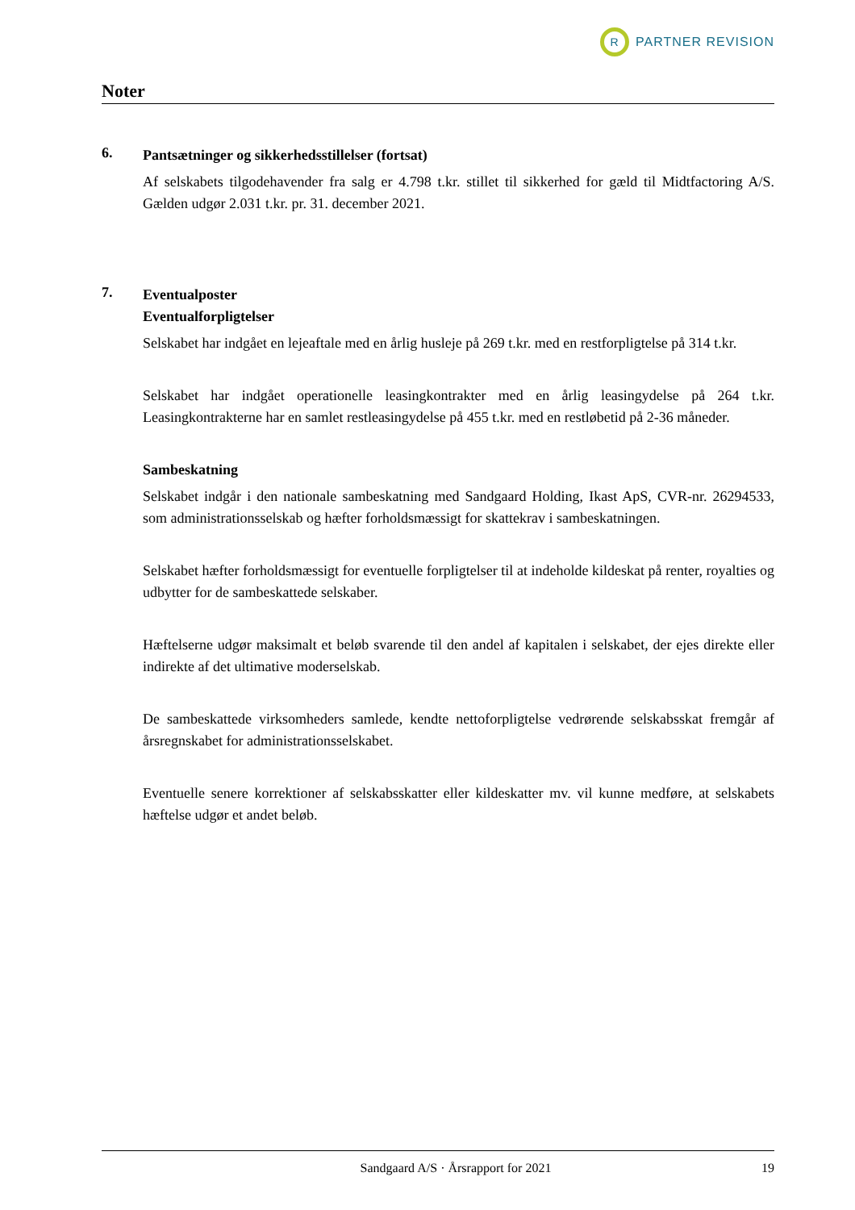R PARTNER REVISION
Noter
6.
Pantsætninger og sikkerhedsstillelser (fortsat)
Af selskabets tilgodehavender fra salg er 4.798 t.kr. stillet til sikkerhed for gæld til Midtfactoring A/S. Gælden udgør 2.031 t.kr. pr. 31. december 2021.
7.
Eventualposter
Eventualforpligtelser
Selskabet har indgået en lejeaftale med en årlig husleje på 269 t.kr. med en restforpligtelse på 314 t.kr.
Selskabet har indgået operationelle leasingkontrakter med en årlig leasingydelse på 264 t.kr. Leasingkontrakterne har en samlet restleasingydelse på 455 t.kr. med en restløbetid på 2-36 måneder.
Sambeskatning
Selskabet indgår i den nationale sambeskatning med Sandgaard Holding, Ikast ApS, CVR-nr. 26294533, som administrationsselskab og hæfter forholdsmæssigt for skattekrav i sambeskatningen.
Selskabet hæfter forholdsmæssigt for eventuelle forpligtelser til at indeholde kildeskat på renter, royalties og udbytter for de sambeskattede selskaber.
Hæftelserne udgør maksimalt et beløb svarende til den andel af kapitalen i selskabet, der ejes direkte eller indirekte af det ultimative moderselskab.
De sambeskattede virksomheders samlede, kendte nettoforpligtelse vedrørende selskabsskat fremgår af årsregnskabet for administrationsselskabet.
Eventuelle senere korrektioner af selskabsskatter eller kildeskatter mv. vil kunne medføre, at selskabets hæftelse udgør et andet beløb.
Sandgaard A/S · Årsrapport for 2021 19